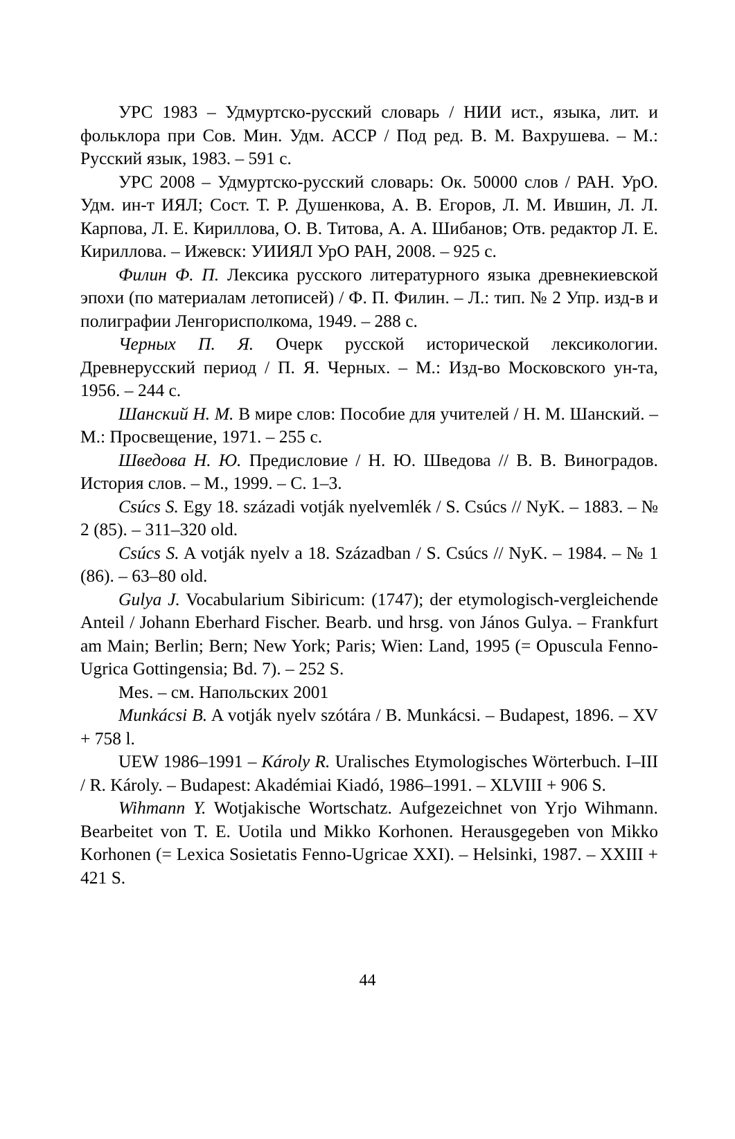УРС 1983 – Удмуртско-русский словарь / НИИ ист., языка, лит. и фольклора при Сов. Мин. Удм. АССР / Под ред. В. М. Вахрушева. – М.: Русский язык, 1983. – 591 с.
УРС 2008 – Удмуртско-русский словарь: Ок. 50000 слов / РАН. УрО. Удм. ин-т ИЯЛ; Сост. Т. Р. Душенкова, А. В. Егоров, Л. М. Ившин, Л. Л. Карпова, Л. Е. Кириллова, О. В. Титова, А. А. Шибанов; Отв. редактор Л. Е. Кириллова. – Ижевск: УИИЯЛ УрО РАН, 2008. – 925 с.
Филин Ф. П. Лексика русского литературного языка древнекиевской эпохи (по материалам летописей) / Ф. П. Филин. – Л.: тип. № 2 Упр. изд-в и полиграфии Ленгорисполкома, 1949. – 288 с.
Черных П. Я. Очерк русской исторической лексикологии. Древнерусский период / П. Я. Черных. – М.: Изд-во Московского ун-та, 1956. – 244 с.
Шанский Н. М. В мире слов: Пособие для учителей / Н. М. Шанский. – М.: Просвещение, 1971. – 255 с.
Шведова Н. Ю. Предисловие / Н. Ю. Шведова // В. В. Виноградов. История слов. – М., 1999. – С. 1–3.
Csúcs S. Egy 18. századi votják nyelvemlék / S. Csúcs // NyK. – 1883. – № 2 (85). – 311–320 old.
Csúcs S. A votják nyelv a 18. Században / S. Csúcs // NyK. – 1984. – № 1 (86). – 63–80 old.
Gulya J. Vocabularium Sibiricum: (1747); der etymologisch-vergleichende Anteil / Johann Eberhard Fischer. Bearb. und hrsg. von János Gulya. – Frankfurt am Main; Berlin; Bern; New York; Paris; Wien: Land, 1995 (= Opuscula Fenno-Ugrica Gottingensia; Bd. 7). – 252 S.
Mes. – см. Напольских 2001
Munkácsi B. A votják nyelv szótára / B. Munkácsi. – Budapest, 1896. – XV + 758 l.
UEW 1986–1991 – Károly R. Uralisches Etymologisches Wörterbuch. I–III / R. Károly. – Budapest: Akadémiai Kiadó, 1986–1991. – XLVIII + 906 S.
Wihmann Y. Wotjakische Wortschatz. Aufgezeichnet von Yrjo Wihmann. Bearbeitet von T. E. Uotila und Mikko Korhonen. Herausgegeben von Mikko Korhonen (= Lexica Sosietatis Fenno-Ugricae XXI). – Helsinki, 1987. – XXIII + 421 S.
44